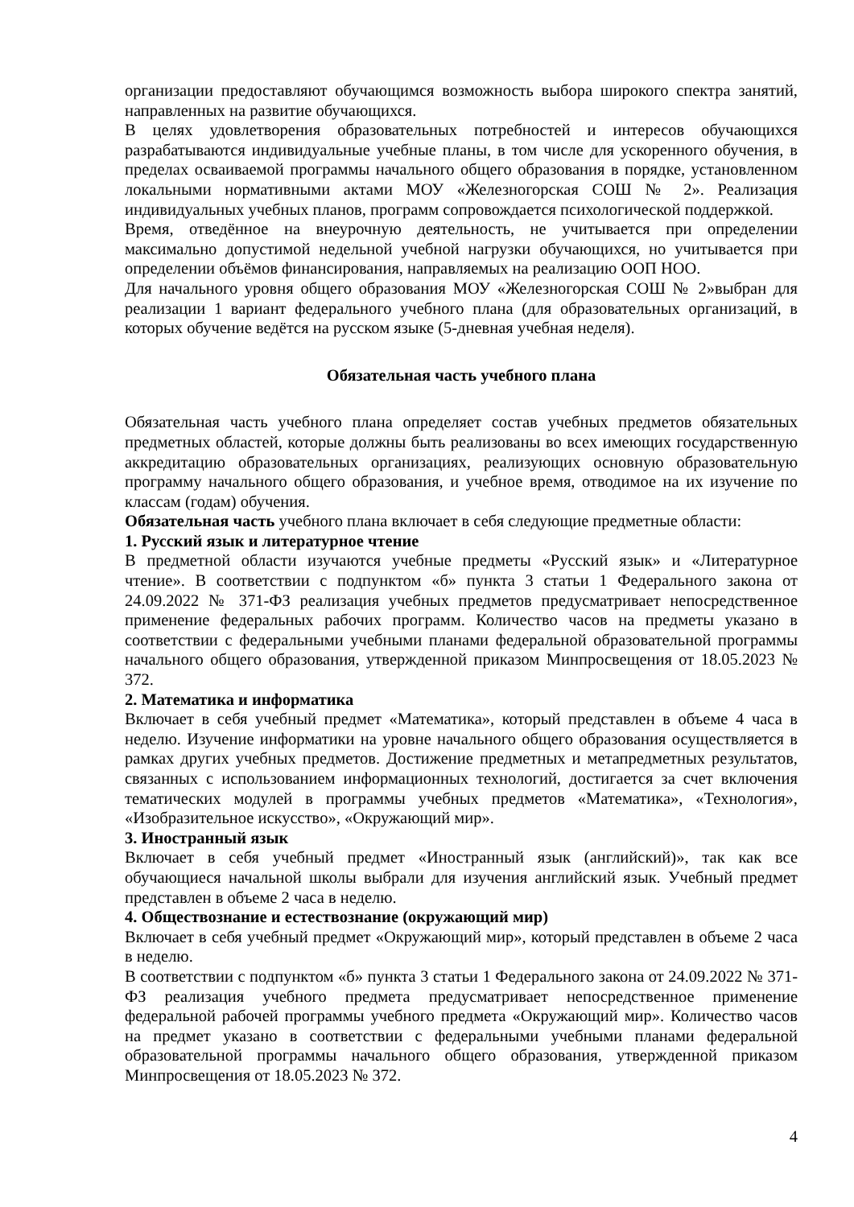организации предоставляют обучающимся возможность выбора широкого спектра занятий, направленных на развитие обучающихся.
В целях удовлетворения образовательных потребностей и интересов обучающихся разрабатываются индивидуальные учебные планы, в том числе для ускоренного обучения, в пределах осваиваемой программы начального общего образования в порядке, установленном локальными нормативными актами МОУ «Железногорская СОШ № 2». Реализация индивидуальных учебных планов, программ сопровождается психологической поддержкой.
Время, отведённое на внеурочную деятельность, не учитывается при определении максимально допустимой недельной учебной нагрузки обучающихся, но учитывается при определении объёмов финансирования, направляемых на реализацию ООП НОО.
Для начального уровня общего образования МОУ «Железногорская СОШ № 2»выбран для реализации 1 вариант федерального учебного плана (для образовательных организаций, в которых обучение ведётся на русском языке (5-дневная учебная неделя).
Обязательная часть учебного плана
Обязательная часть учебного плана определяет состав учебных предметов обязательных предметных областей, которые должны быть реализованы во всех имеющих государственную аккредитацию образовательных организациях, реализующих основную образовательную программу начального общего образования, и учебное время, отводимое на их изучение по классам (годам) обучения.
Обязательная часть учебного плана включает в себя следующие предметные области:
1. Русский язык и литературное чтение
В предметной области изучаются учебные предметы «Русский язык» и «Литературное чтение». В соответствии с подпунктом «б» пункта 3 статьи 1 Федерального закона от 24.09.2022 № 371-ФЗ реализация учебных предметов предусматривает непосредственное применение федеральных рабочих программ. Количество часов на предметы указано в соответствии с федеральными учебными планами федеральной образовательной программы начального общего образования, утвержденной приказом Минпросвещения от 18.05.2023 № 372.
2. Математика и информатика
Включает в себя учебный предмет «Математика», который представлен в объеме 4 часа в неделю. Изучение информатики на уровне начального общего образования осуществляется в рамках других учебных предметов. Достижение предметных и метапредметных результатов, связанных с использованием информационных технологий, достигается за счет включения тематических модулей в программы учебных предметов «Математика», «Технология», «Изобразительное искусство», «Окружающий мир».
3. Иностранный язык
Включает в себя учебный предмет «Иностранный язык (английский)», так как все обучающиеся начальной школы выбрали для изучения английский язык. Учебный предмет представлен в объеме 2 часа в неделю.
4. Обществознание и естествознание (окружающий мир)
Включает в себя учебный предмет «Окружающий мир», который представлен в объеме 2 часа в неделю.
В соответствии с подпунктом «б» пункта 3 статьи 1 Федерального закона от 24.09.2022 № 371-ФЗ реализация учебного предмета предусматривает непосредственное применение федеральной рабочей программы учебного предмета «Окружающий мир». Количество часов на предмет указано в соответствии с федеральными учебными планами федеральной образовательной программы начального общего образования, утвержденной приказом Минпросвещения от 18.05.2023 № 372.
4